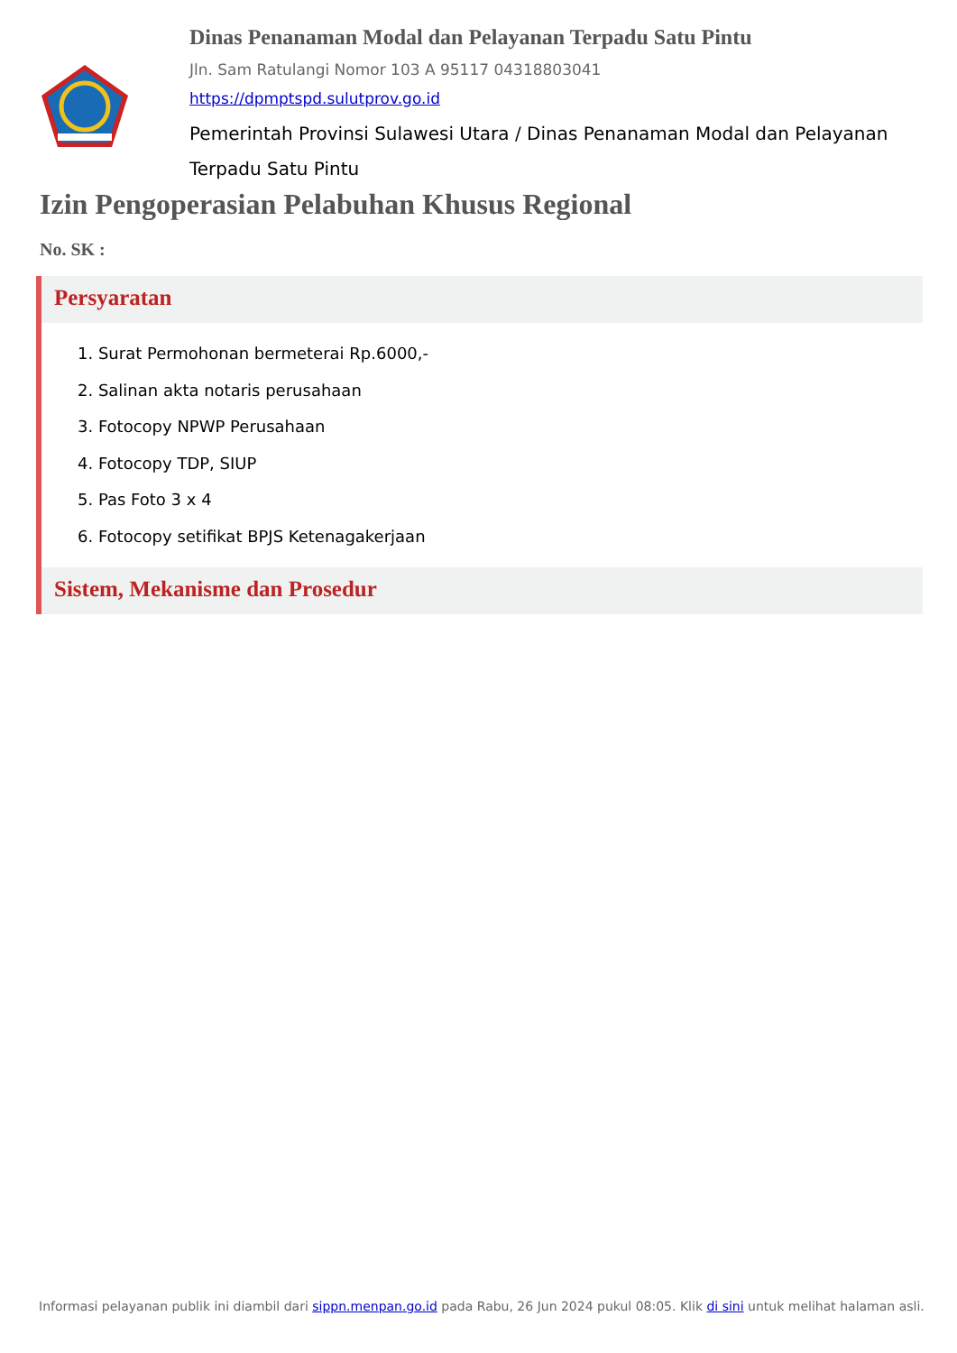Dinas Penanaman Modal dan Pelayanan Terpadu Satu Pintu
Jln. Sam Ratulangi Nomor 103 A 95117 04318803041
https://dpmptspd.sulutprov.go.id
Pemerintah Provinsi Sulawesi Utara / Dinas Penanaman Modal dan Pelayanan Terpadu Satu Pintu
Izin Pengoperasian Pelabuhan Khusus Regional
No. SK :
Persyaratan
1. Surat Permohonan bermeterai Rp.6000,-
2. Salinan akta notaris perusahaan
3. Fotocopy NPWP Perusahaan
4. Fotocopy TDP, SIUP
5. Pas Foto 3 x 4
6. Fotocopy setifikat BPJS Ketenagakerjaan
Sistem, Mekanisme dan Prosedur
Informasi pelayanan publik ini diambil dari sippn.menpan.go.id pada Rabu, 26 Jun 2024 pukul 08:05. Klik di sini untuk melihat halaman asli.